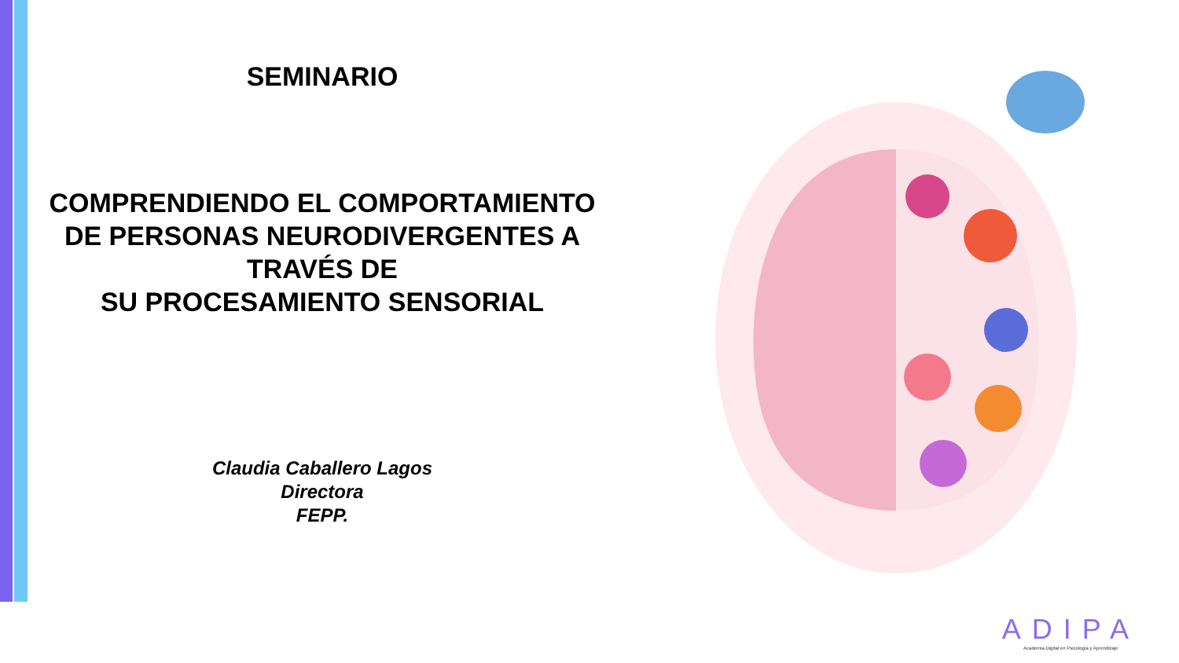SEMINARIO
COMPRENDIENDO EL COMPORTAMIENTO
DE PERSONAS NEURODIVERGENTES A
TRAVÉS DE
SU PROCESAMIENTO SENSORIAL
Claudia Caballero Lagos
Directora
FEPP.
ADIPA
Academia Digital en Psicología y Aprendizaje